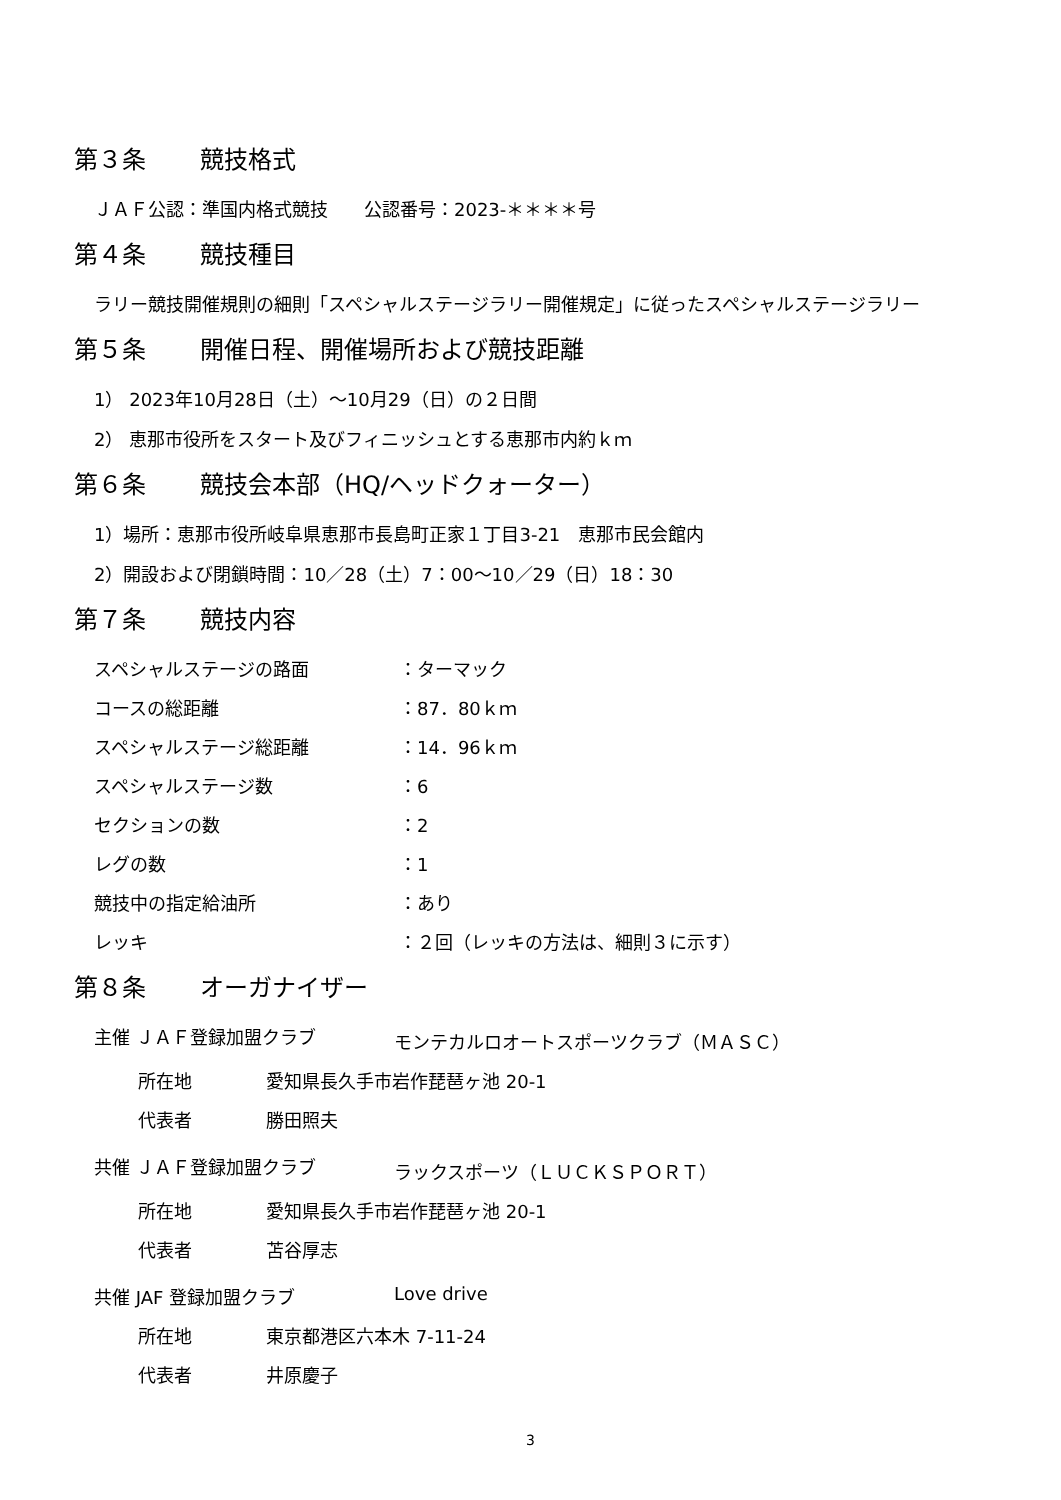第３条 競技格式
ＪＡＦ公認：準国内格式競技　　公認番号：2023-＊＊＊＊号
第４条 競技種目
ラリー競技開催規則の細則「スペシャルステージラリー開催規定」に従ったスペシャルステージラリー
第５条 開催日程、開催場所および競技距離
1） 2023年10月28日（土）～10月29（日）の２日間
2） 恵那市役所をスタート及びフィニッシュとする恵那市内約ｋｍ
第６条 競技会本部（HQ/ヘッドクォーター）
1）場所：恵那市役所岐阜県恵那市長島町正家１丁目3-21　恵那市民会館内
2）開設および閉鎖時間：10／28（土）7：00～10／29（日）18：30
第７条 競技内容
スペシャルステージの路面 ：ターマック
コースの総距離 ：87．80ｋｍ
スペシャルステージ総距離 ：14．96ｋｍ
スペシャルステージ数 ：6
セクションの数 ：2
レグの数 ：1
競技中の指定給油所 ：あり
レッキ ：２回（レッキの方法は、細則３に示す）
第８条 オーガナイザー
主催 ＪＡＦ登録加盟クラブ モンテカルロオートスポーツクラブ（ＭＡＳＣ）
所在地 愛知県長久手市岩作琵琶ヶ池 20-1
代表者 勝田照夫
共催 ＪＡＦ登録加盟クラブ ラックスポーツ（ＬＵＣＫＳＰＯＲＴ）
所在地 愛知県長久手市岩作琵琶ヶ池 20-1
代表者 苫谷厚志
共催 JAF 登録加盟クラブ Love drive
所在地 東京都港区六本木 7-11-24
代表者 井原慶子
3